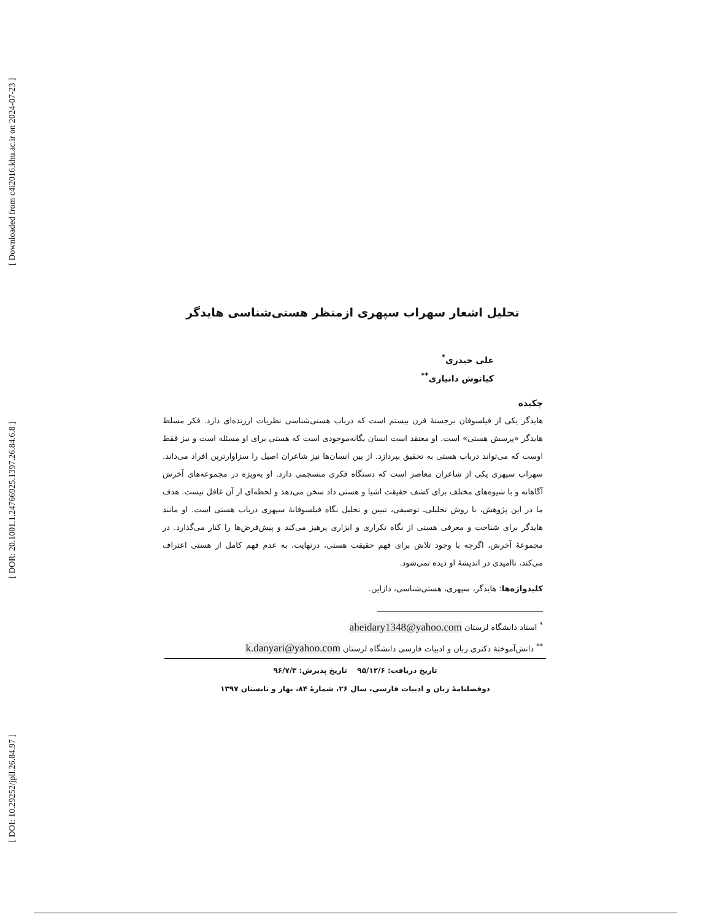[ Downloaded from c4i2016.khu.ac.ir on 2024-07-23 ]
[ DOR: 20.1001.1.24766925.1397.26.84.6.8 ]
[ DOI: 10.29252/jpll.26.84.97 ]
تحلیل اشعار سهراب سپهری ازمنظر هستی‌شناسی هایدگر
علی حیدری<sup>*</sup>
کیانوش دانیاری<sup>**</sup>
چکیده
هایدگر یکی از فیلسوفان برجستهٔ قرن بیستم است که درباب هستی‌شناسی نظریات ارزنده‌ای دارد. فکر مسلط هایدگر «پرسش هستی» است. او معتقد است انسان یگانه‌موجودی است که هستی برای او مسئله است و نیز فقط اوست که می‌تواند درباب هستی به تحقیق بپردازد. از بین انسان‌ها نیز شاعران اصیل را سزاوارترین افراد می‌داند. سهراب سپهری یکی از شاعران معاصر است که دستگاه فکری منسجمی دارد. او به‌ویژه در مجموعه‌های آخرش آگاهانه و با شیوه‌های مختلف برای کشف حقیقت اشیا و هستی داد سخن می‌دهد و لحظه‌ای از آن غافل نیست. هدف ما در این پژوهش، با روش تحلیلی‌ـ توصیفی، تبیین و تحلیل نگاه فیلسوفانهٔ سپهری درباب هستی است. او مانند هایدگر برای شناخت و معرفی هستی از نگاه تکراری و ابزاری پرهیز می‌کند و پیش‌فرض‌ها را کنار می‌گذارد. در مجموعهٔ آخرش، اگرچه با وجود تلاش برای فهم حقیقت هستی، درنهایت، به عدم فهم کامل از هستی اعتراف می‌کند، ناامیدی در اندیشهٔ او دیده نمی‌شود.
کلیدواژه‌ها: هایدگر، سپهری، هستی‌شناسی، دازاین.
<sup>*</sup> استاد دانشگاه لرستان aheidary1348@yahoo.com
<sup>**</sup> دانش‌آموختهٔ دکتری زبان و ادبیات فارسی دانشگاه لرستان k.danyari@yahoo.com
تاریخ دریافت: ۹۵/۱۲/۶ تاریخ پذیرش: ۹۶/۷/۳
دوفصلنامهٔ زبان و ادبیات فارسی، سال ۲۶، شمارهٔ ۸۴، بهار و تابستان ۱۳۹۷